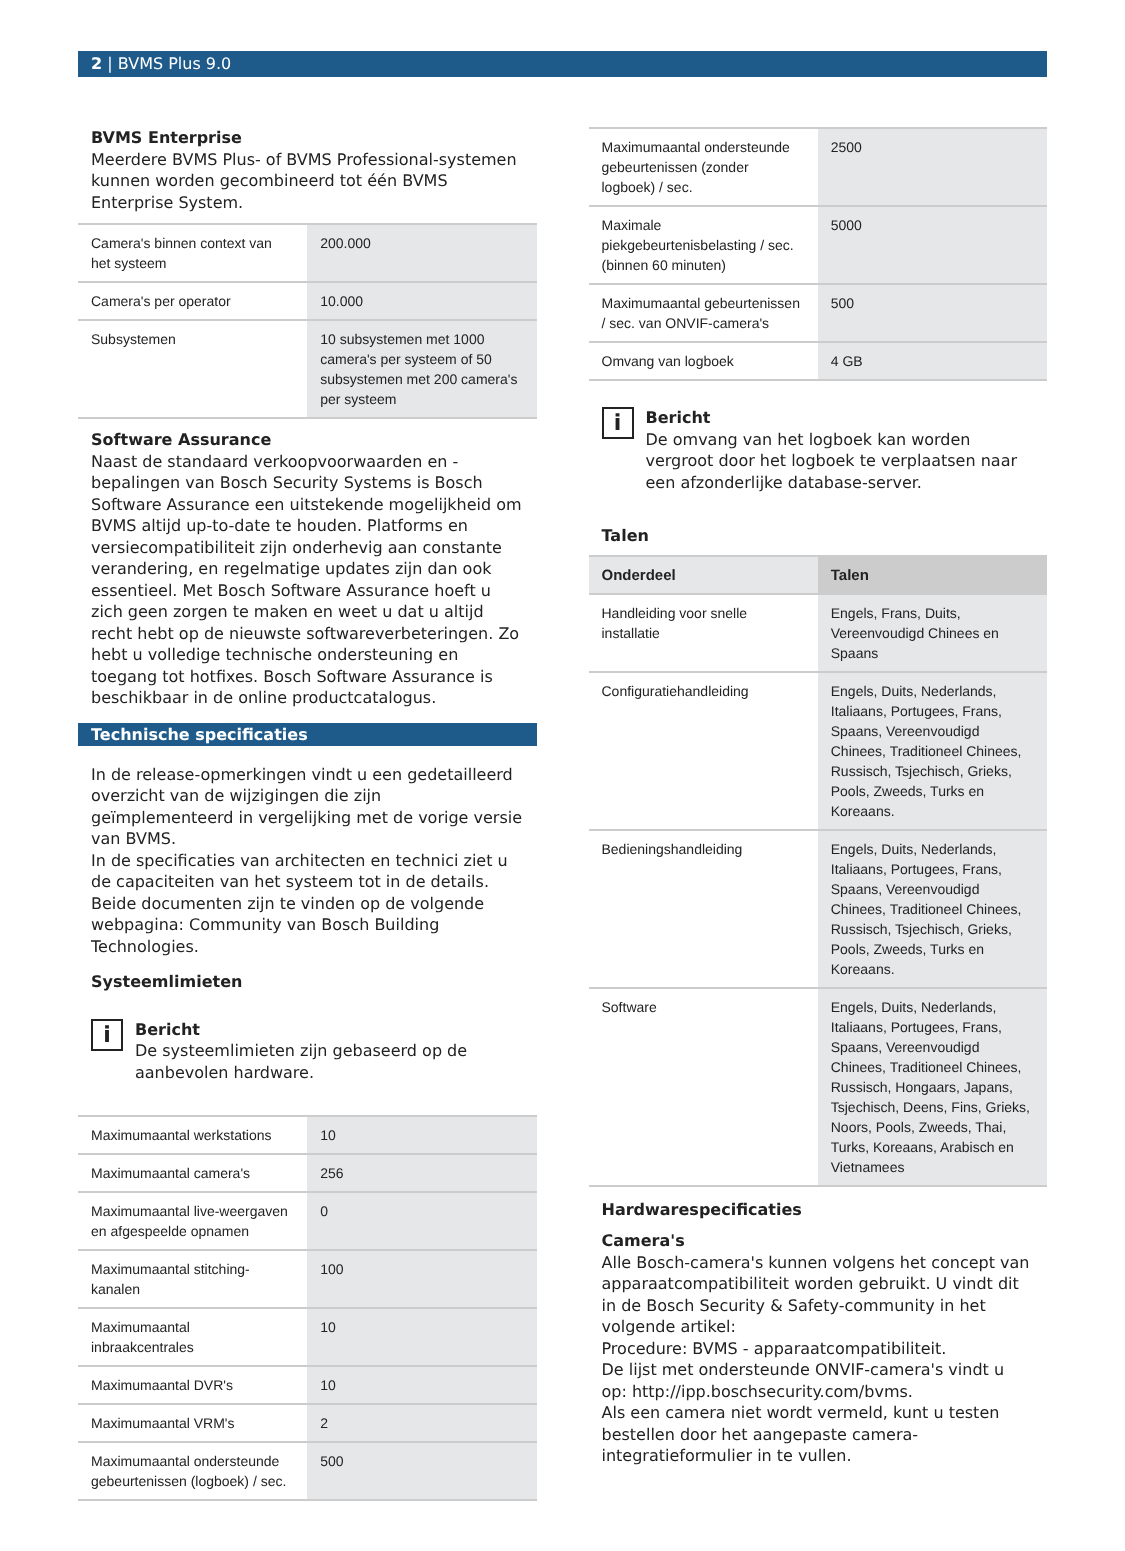2 | BVMS Plus 9.0
BVMS Enterprise
Meerdere BVMS Plus- of BVMS Professional-systemen kunnen worden gecombineerd tot één BVMS Enterprise System.
| Camera's binnen context van het systeem | 200.000 |
| Camera's per operator | 10.000 |
| Subsystemen | 10 subsystemen met 1000 camera's per systeem of 50 subsystemen met 200 camera's per systeem |
Software Assurance
Naast de standaard verkoopvoorwaarden en -bepalingen van Bosch Security Systems is Bosch Software Assurance een uitstekende mogelijkheid om BVMS altijd up-to-date te houden. Platforms en versiecompatibiliteit zijn onderhevig aan constante verandering, en regelmatige updates zijn dan ook essentieel. Met Bosch Software Assurance hoeft u zich geen zorgen te maken en weet u dat u altijd recht hebt op de nieuwste softwareverbeteringen. Zo hebt u volledige technische ondersteuning en toegang tot hotfixes. Bosch Software Assurance is beschikbaar in de online productcatalogus.
Technische specificaties
In de release-opmerkingen vindt u een gedetailleerd overzicht van de wijzigingen die zijn geïmplementeerd in vergelijking met de vorige versie van BVMS.
In de specificaties van architecten en technici ziet u de capaciteiten van het systeem tot in de details.
Beide documenten zijn te vinden op de volgende webpagina: Community van Bosch Building Technologies.
Systeemlimieten
i
Bericht
De systeemlimieten zijn gebaseerd op de aanbevolen hardware.
| Maximumaantal werkstations | 10 |
| Maximumaantal camera's | 256 |
| Maximumaantal live-weergaven en afgespeelde opnamen | 0 |
| Maximumaantal stitching-kanalen | 100 |
| Maximumaantal inbraakcentrales | 10 |
| Maximumaantal DVR's | 10 |
| Maximumaantal VRM's | 2 |
| Maximumaantal ondersteunde gebeurtenissen (logboek) / sec. | 500 |
| Maximumaantal ondersteunde gebeurtenissen (zonder logboek) / sec. | 2500 |
| Maximale piekgebeurtenisbelasting / sec. (binnen 60 minuten) | 5000 |
| Maximumaantal gebeurtenissen / sec. van ONVIF-camera's | 500 |
| Omvang van logboek | 4 GB |
i
Bericht
De omvang van het logboek kan worden vergroot door het logboek te verplaatsen naar een afzonderlijke database-server.
Talen
| Onderdeel | Talen |
| --- | --- |
| Handleiding voor snelle installatie | Engels, Frans, Duits, Vereenvoudigd Chinees en Spaans |
| Configuratiehandleiding | Engels, Duits, Nederlands, Italiaans, Portugees, Frans, Spaans, Vereenvoudigd Chinees, Traditioneel Chinees, Russisch, Tsjechisch, Grieks, Pools, Zweeds, Turks en Koreaans. |
| Bedieningshandleiding | Engels, Duits, Nederlands, Italiaans, Portugees, Frans, Spaans, Vereenvoudigd Chinees, Traditioneel Chinees, Russisch, Tsjechisch, Grieks, Pools, Zweeds, Turks en Koreaans. |
| Software | Engels, Duits, Nederlands, Italiaans, Portugees, Frans, Spaans, Vereenvoudigd Chinees, Traditioneel Chinees, Russisch, Hongaars, Japans, Tsjechisch, Deens, Fins, Grieks, Noors, Pools, Zweeds, Thai, Turks, Koreaans, Arabisch en Vietnamees |
Hardwarespecificaties
Camera's
Alle Bosch-camera's kunnen volgens het concept van apparaatcompatibiliteit worden gebruikt. U vindt dit in de Bosch Security & Safety-community in het volgende artikel:
Procedure: BVMS - apparaatcompatibiliteit.
De lijst met ondersteunde ONVIF-camera's vindt u op: http://ipp.boschsecurity.com/bvms.
Als een camera niet wordt vermeld, kunt u testen bestellen door het aangepaste camera-integratieformulier in te vullen.